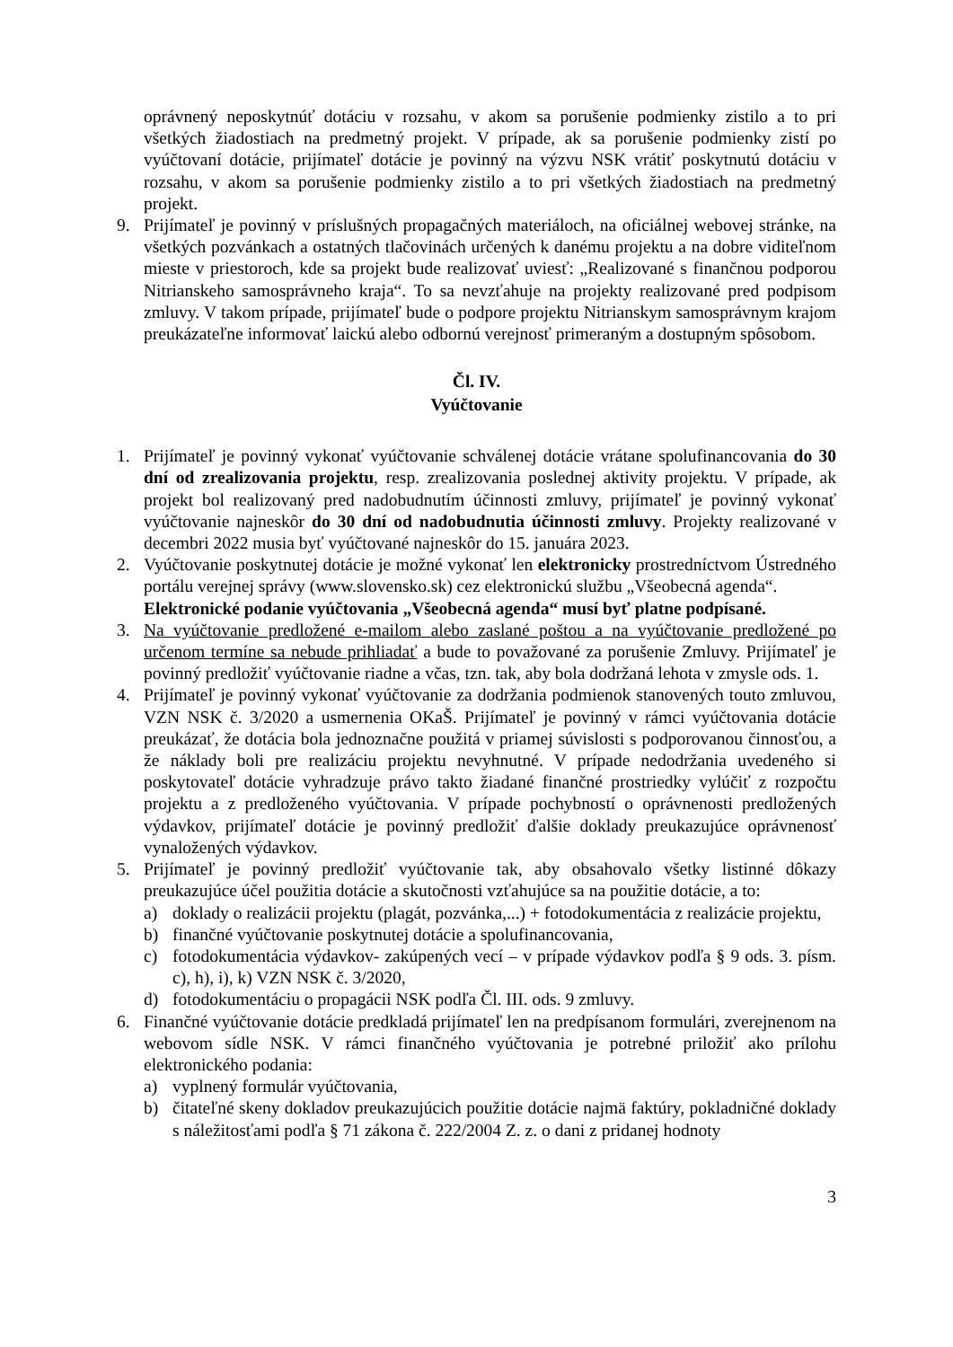oprávnený neposkytnúť dotáciu v rozsahu, v akom sa porušenie podmienky zistilo a to pri všetkých žiadostiach na predmetný projekt. V prípade, ak sa porušenie podmienky zistí po vyúčtovaní dotácie, prijímateľ dotácie je povinný na výzvu NSK vrátiť poskytnutú dotáciu v rozsahu, v akom sa porušenie podmienky zistilo a to pri všetkých žiadostiach na predmetný projekt.
9. Prijímateľ je povinný v príslušných propagačných materiáloch, na oficiálnej webovej stránke, na všetkých pozvánkach a ostatných tlačovinách určených k danému projektu a na dobre viditeľnom mieste v priestoroch, kde sa projekt bude realizovať uviesť: „Realizované s finančnou podporou Nitrianskeho samosprávneho kraja“. To sa nevzťahuje na projekty realizované pred podpisom zmluvy. V takom prípade, prijímateľ bude o podpore projektu Nitrianskym samosprávnym krajom preukázateľne informovať laickú alebo odbornú verejnosť primeraným a dostupným spôsobom.
Čl. IV.
Vyúčtovanie
1. Prijímateľ je povinný vykonať vyúčtovanie schválenej dotácie vrátane spolufinancovania do 30 dní od zrealizovania projektu, resp. zrealizovania poslednej aktivity projektu. V prípade, ak projekt bol realizovaný pred nadobudnutím účinnosti zmluvy, prijímateľ je povinný vykonať vyúčtovanie najneskôr do 30 dní od nadobudnutia účinnosti zmluvy. Projekty realizované v decembri 2022 musia byť vyúčtované najneskôr do 15. januára 2023.
2. Vyúčtovanie poskytnutej dotácie je možné vykonať len elektronicky prostredníctvom Ústredného portálu verejnej správy (www.slovensko.sk) cez elektronickú službu „Všeobecná agenda“.
Elektronické podanie vyúčtovania „Všeobecná agenda“ musí byť platne podpísané.
3. Na vyúčtovanie predložené e-mailom alebo zaslané poštou a na vyúčtovanie predložené po určenom termíne sa nebude prihliadať a bude to považované za porušenie Zmluvy. Prijímateľ je povinný predložiť vyúčtovanie riadne a včas, tzn. tak, aby bola dodržaná lehota v zmysle ods. 1.
4. Prijímateľ je povinný vykonať vyúčtovanie za dodržania podmienok stanovených touto zmluvou, VZN NSK č. 3/2020 a usmernenia OKaŠ. Prijímateľ je povinný v rámci vyúčtovania dotácie preukázať, že dotácia bola jednoznačne použitá v priamej súvislosti s podporovanou činnosťou, a že náklady boli pre realizáciu projektu nevyhnutné. V prípade nedodržania uvedeného si poskytovateľ dotácie vyhradzuje právo takto žiadané finančné prostriedky vylúčiť z rozpočtu projektu a z predloženého vyúčtovania. V prípade pochybností o oprávnenosti predložených výdavkov, prijímateľ dotácie je povinný predložiť ďalšie doklady preukazujúce oprávnenosť vynaložených výdavkov.
5. Prijímateľ je povinný predložiť vyúčtovanie tak, aby obsahovalo všetky listinné dôkazy preukazujúce účel použitia dotácie a skutočnosti vzťahujúce sa na použitie dotácie, a to:
a) doklady o realizácii projektu (plagát, pozvánka,...) + fotodokumentácia z realizácie projektu,
b) finančné vyúčtovanie poskytnutej dotácie a spolufinancovania,
c) fotodokumentácia výdavkov- zakúpených vecí – v prípade výdavkov podľa § 9 ods. 3. písm. c), h), i), k) VZN NSK č. 3/2020,
d) fotodokumentáciu o propagácii NSK podľa Čl. III. ods. 9 zmluvy.
6. Finančné vyúčtovanie dotácie predkladá prijímateľ len na predpísanom formulári, zverejnenom na webovom sídle NSK. V rámci finančného vyúčtovania je potrebné priložiť ako prílohu elektronického podania:
a) vyplnený formulár vyúčtovania,
b) čitateľné skeny dokladov preukazujúcich použitie dotácie najmä faktúry, pokladničné doklady s náležitosťami podľa § 71 zákona č. 222/2004 Z. z. o dani z pridanej hodnoty
3